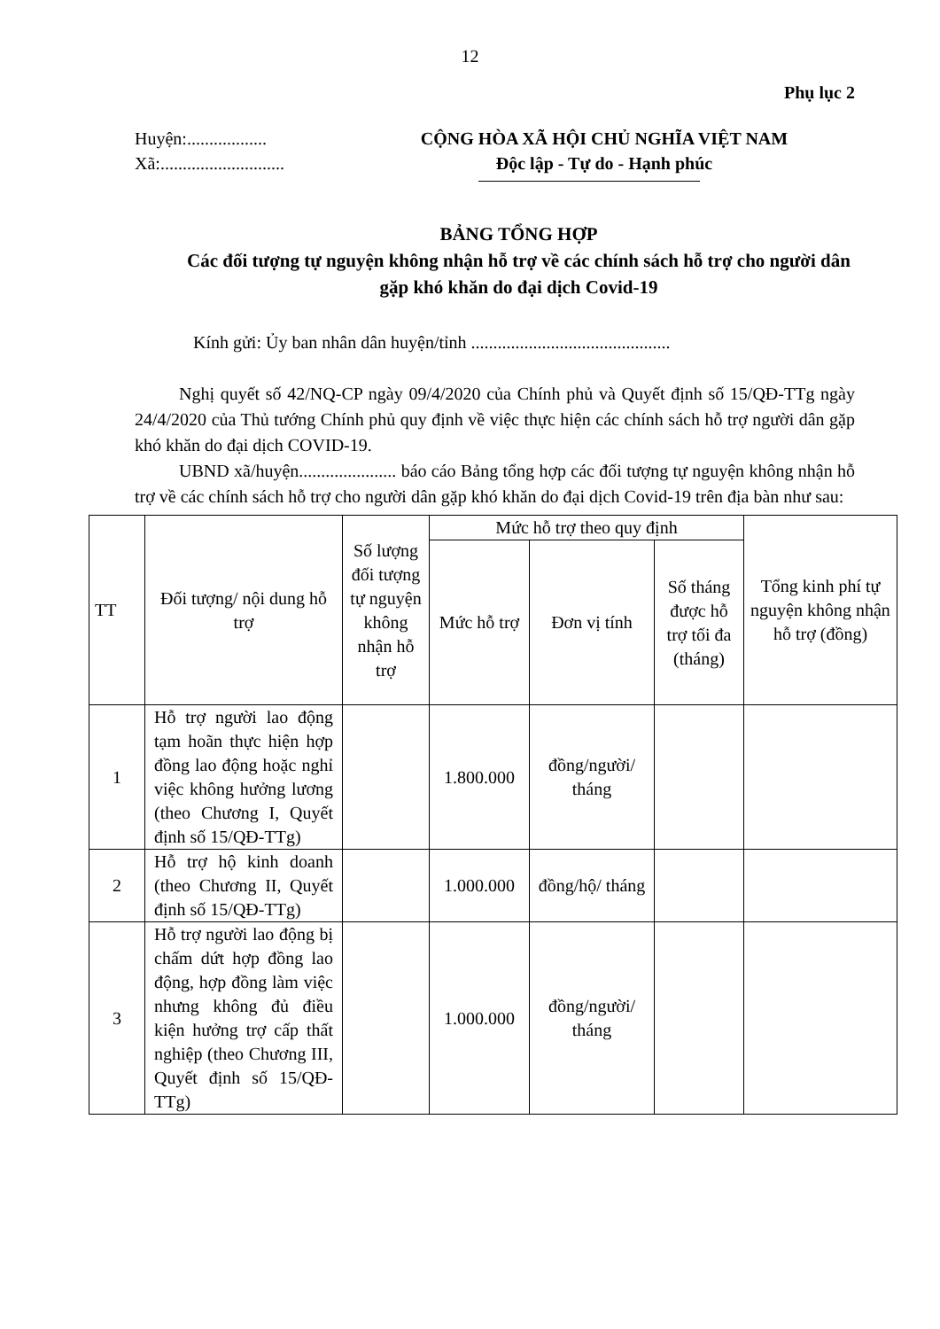12
Phụ lục 2
Huyện:..................
Xã:............................
CỘNG HÒA XÃ HỘI CHỦ NGHĨA VIỆT NAM
Độc lập - Tự do - Hạnh phúc
BẢNG TỔNG HỢP
Các đối tượng tự nguyện không nhận hỗ trợ về các chính sách hỗ trợ cho người dân gặp khó khăn do đại dịch Covid-19
Kính gửi: Ủy ban nhân dân huyện/tỉnh .............................................
Nghị quyết số 42/NQ-CP ngày 09/4/2020 của Chính phủ và Quyết định số 15/QĐ-TTg ngày 24/4/2020 của Thủ tướng Chính phủ quy định về việc thực hiện các chính sách hỗ trợ người dân gặp khó khăn do đại dịch COVID-19.
UBND xã/huyện...................... báo cáo Bảng tổng hợp các đối tượng tự nguyện không nhận hỗ trợ về các chính sách hỗ trợ cho người dân gặp khó khăn do đại dịch Covid-19 trên địa bàn như sau:
| TT | Đối tượng/ nội dung hỗ trợ | Số lượng đối tượng tự nguyện không nhận hỗ trợ | Mức hỗ trợ theo quy định | | | Tổng kinh phí tự nguyện không nhận hỗ trợ (đồng) |
| --- | --- | --- | --- | --- | --- | --- |
| | | | Mức hỗ trợ | Đơn vị tính | Số tháng được hỗ trợ tối đa (tháng) | |
| 1 | Hỗ trợ người lao động tạm hoãn thực hiện hợp đồng lao động hoặc nghỉ việc không hưởng lương (theo Chương I, Quyết định số 15/QĐ-TTg) | | 1.800.000 | đồng/người/ tháng | | |
| 2 | Hỗ trợ hộ kinh doanh (theo Chương II, Quyết định số 15/QĐ-TTg) | | 1.000.000 | đồng/hộ/ tháng | | |
| 3 | Hỗ trợ người lao động bị chấm dứt hợp đồng lao động, hợp đồng làm việc nhưng không đủ điều kiện hưởng trợ cấp thất nghiệp (theo Chương III, Quyết định số 15/QĐ-TTg) | | 1.000.000 | đồng/người/ tháng | | |